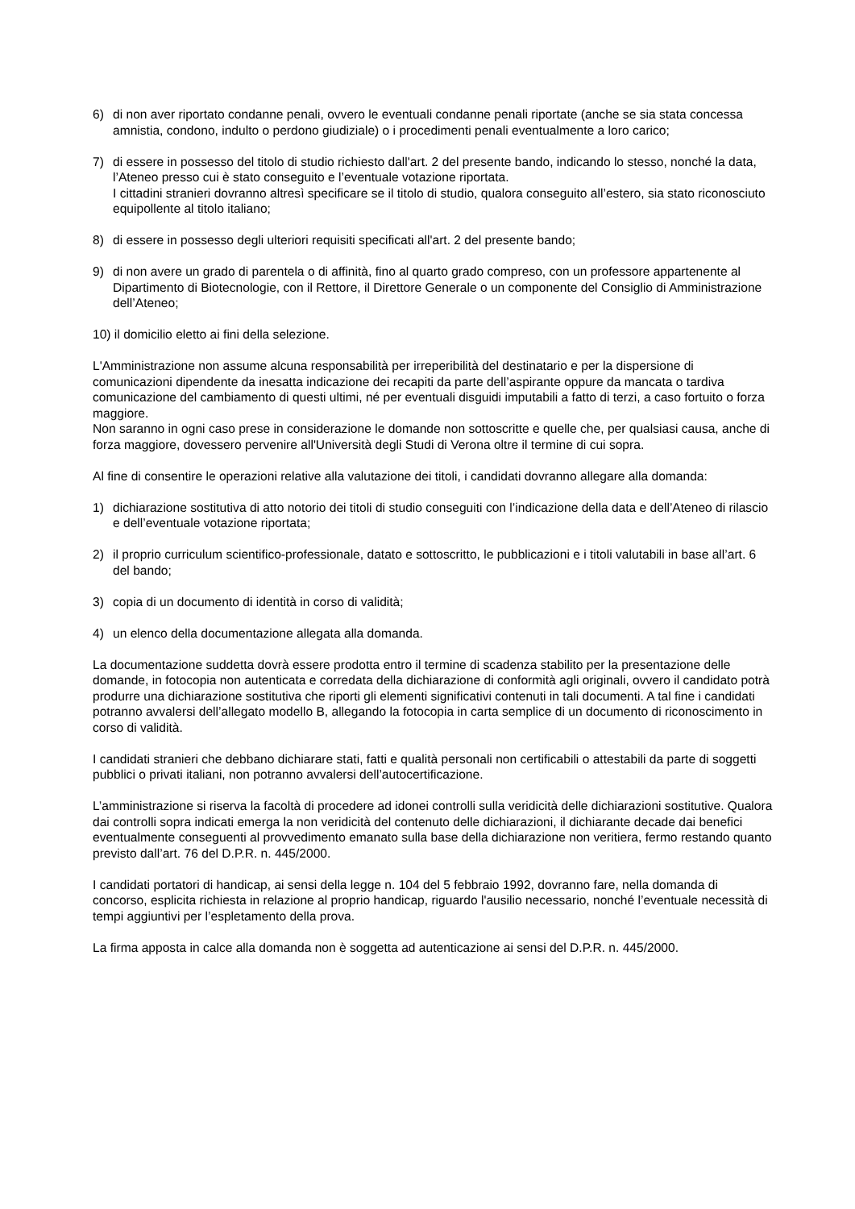6) di non aver riportato condanne penali, ovvero le eventuali condanne penali riportate (anche se sia stata concessa amnistia, condono, indulto o perdono giudiziale) o i procedimenti penali eventualmente a loro carico;
7) di essere in possesso del titolo di studio richiesto dall'art. 2 del presente bando, indicando lo stesso, nonché la data, l’Ateneo presso cui è stato conseguito e l’eventuale votazione riportata.
I cittadini stranieri dovranno altresì specificare se il titolo di studio, qualora conseguito all’estero, sia stato riconosciuto equipollente al titolo italiano;
8) di essere in possesso degli ulteriori requisiti specificati all'art. 2 del presente bando;
9) di non avere un grado di parentela o di affinità, fino al quarto grado compreso, con un professore appartenente al Dipartimento di Biotecnologie, con il Rettore, il Direttore Generale o un componente del Consiglio di Amministrazione dell’Ateneo;
10) il domicilio eletto ai fini della selezione.
L'Amministrazione non assume alcuna responsabilità per irreperibilità del destinatario e per la dispersione di comunicazioni dipendente da inesatta indicazione dei recapiti da parte dell’aspirante oppure da mancata o tardiva comunicazione del cambiamento di questi ultimi, né per eventuali disguidi imputabili a fatto di terzi, a caso fortuito o forza maggiore.
Non saranno in ogni caso prese in considerazione le domande non sottoscritte e quelle che, per qualsiasi causa, anche di forza maggiore, dovessero pervenire all'Università degli Studi di Verona oltre il termine di cui sopra.
Al fine di consentire le operazioni relative alla valutazione dei titoli, i candidati dovranno allegare alla domanda:
1) dichiarazione sostitutiva di atto notorio dei titoli di studio conseguiti con l’indicazione della data e dell’Ateneo di rilascio e dell’eventuale votazione riportata;
2) il proprio curriculum scientifico-professionale, datato e sottoscritto, le pubblicazioni e i titoli valutabili in base all’art. 6 del bando;
3) copia di un documento di identità in corso di validità;
4) un elenco della documentazione allegata alla domanda.
La documentazione suddetta dovrà essere prodotta entro il termine di scadenza stabilito per la presentazione delle domande, in fotocopia non autenticata e corredata della dichiarazione di conformità agli originali, ovvero il candidato potrà produrre una dichiarazione sostitutiva che riporti gli elementi significativi contenuti in tali documenti. A tal fine i candidati potranno avvalersi dell’allegato modello B, allegando la fotocopia in carta semplice di un documento di riconoscimento in corso di validità.
I candidati stranieri che debbano dichiarare stati, fatti e qualità personali non certificabili o attestabili da parte di soggetti pubblici o privati italiani, non potranno avvalersi dell’autocertificazione.
L’amministrazione si riserva la facoltà di procedere ad idonei controlli sulla veridicità delle dichiarazioni sostitutive. Qualora dai controlli sopra indicati emerga la non veridicità del contenuto delle dichiarazioni, il dichiarante decade dai benefici eventualmente conseguenti al provvedimento emanato sulla base della dichiarazione non veritiera, fermo restando quanto previsto dall’art. 76 del D.P.R. n. 445/2000.
I candidati portatori di handicap, ai sensi della legge n. 104 del 5 febbraio 1992, dovranno fare, nella domanda di concorso, esplicita richiesta in relazione al proprio handicap, riguardo l'ausilio necessario, nonché l’eventuale necessità di tempi aggiuntivi per l’espletamento della prova.
La firma apposta in calce alla domanda non è soggetta ad autenticazione ai sensi del D.P.R. n. 445/2000.